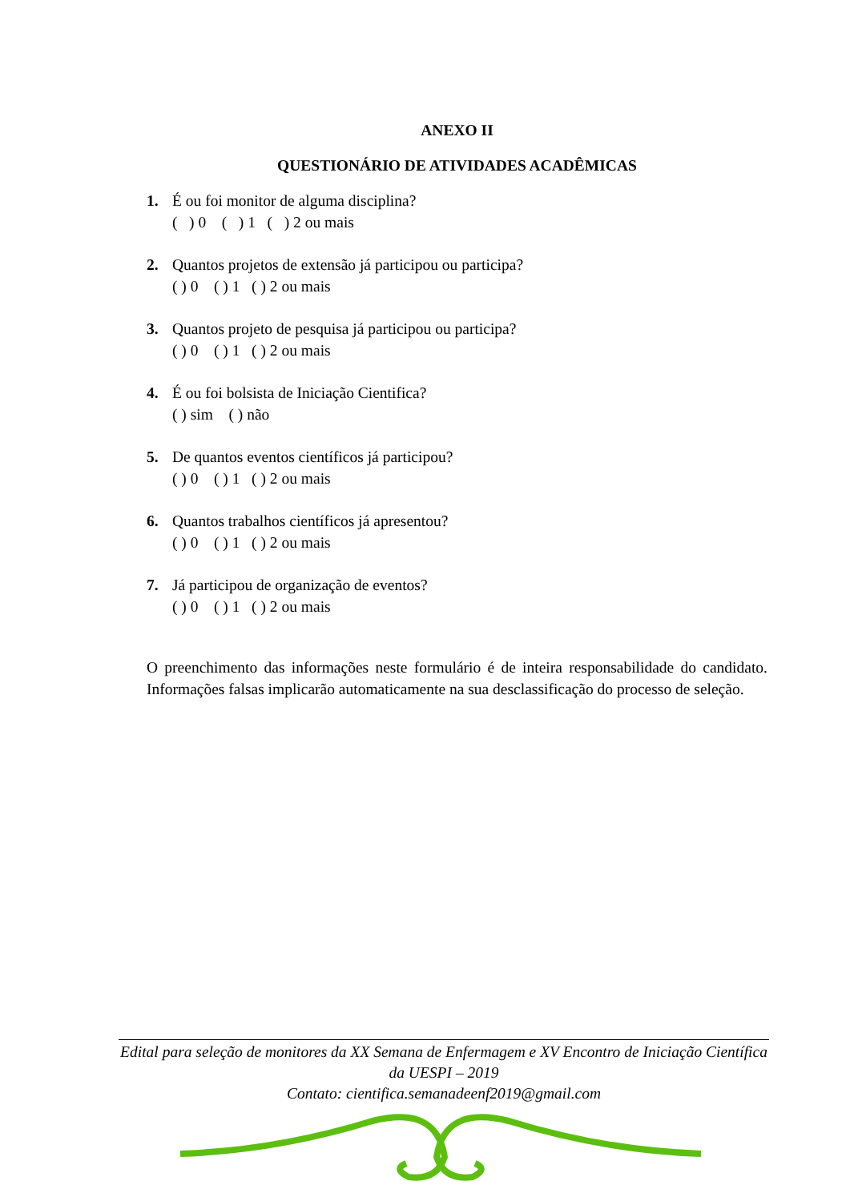ANEXO II
QUESTIONÁRIO DE ATIVIDADES ACADÊMICAS
1. É ou foi monitor de alguma disciplina?
( ) 0 ( ) 1 ( ) 2 ou mais
2. Quantos projetos de extensão já participou ou participa?
( ) 0 ( ) 1 ( ) 2 ou mais
3. Quantos projeto de pesquisa já participou ou participa?
( ) 0 ( ) 1 ( ) 2 ou mais
4. É ou foi bolsista de Iniciação Cientifica?
( ) sim ( ) não
5. De quantos eventos científicos já participou?
( ) 0 ( ) 1 ( ) 2 ou mais
6. Quantos trabalhos científicos já apresentou?
( ) 0 ( ) 1 ( ) 2 ou mais
7. Já participou de organização de eventos?
( ) 0 ( ) 1 ( ) 2 ou mais
O preenchimento das informações neste formulário é de inteira responsabilidade do candidato. Informações falsas implicarão automaticamente na sua desclassificação do processo de seleção.
Edital para seleção de monitores da XX Semana de Enfermagem e XV Encontro de Iniciação Científica da UESPI – 2019
Contato: cientifica.semanadeenf2019@gmail.com